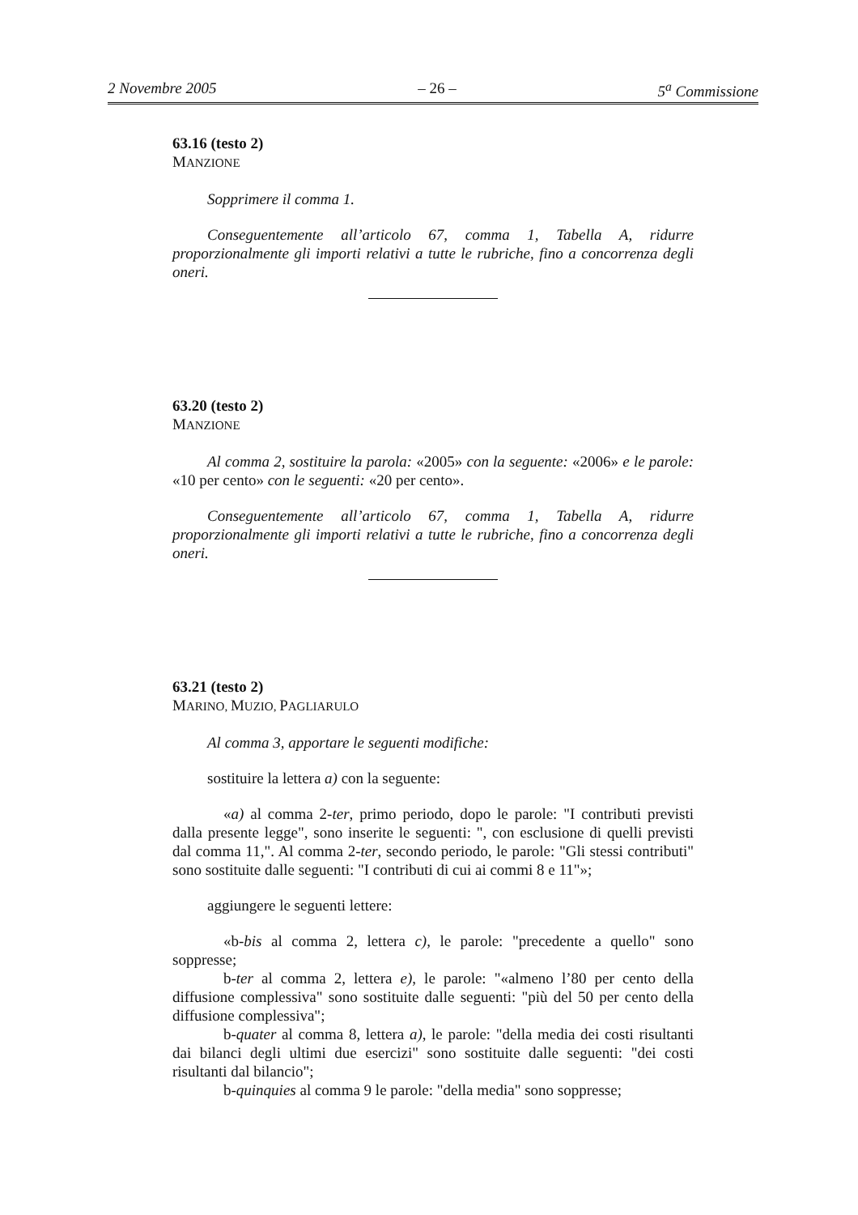2 Novembre 2005 – 26 – 5<sup>a</sup> Commissione
63.16 (testo 2)
MANZIONE
Sopprimere il comma 1.
Conseguentemente all’articolo 67, comma 1, Tabella A, ridurre proporzionalmente gli importi relativi a tutte le rubriche, fino a concorrenza degli oneri.
63.20 (testo 2)
MANZIONE
Al comma 2, sostituire la parola: «2005» con la seguente: «2006» e le parole: «10 per cento» con le seguenti: «20 per cento».
Conseguentemente all’articolo 67, comma 1, Tabella A, ridurre proporzionalmente gli importi relativi a tutte le rubriche, fino a concorrenza degli oneri.
63.21 (testo 2)
MARINO, MUZIO, PAGLIARULO
Al comma 3, apportare le seguenti modifiche:
sostituire la lettera a) con la seguente:
«a) al comma 2-ter, primo periodo, dopo le parole: "I contributi previsti dalla presente legge", sono inserite le seguenti: ", con esclusione di quelli previsti dal comma 11,". Al comma 2-ter, secondo periodo, le parole: "Gli stessi contributi" sono sostituite dalle seguenti: "I contributi di cui ai commi 8 e 11"»;
aggiungere le seguenti lettere:
«b-bis al comma 2, lettera c), le parole: "precedente a quello" sono soppresse;
b-ter al comma 2, lettera e), le parole: "«almeno l’80 per cento della diffusione complessiva" sono sostituite dalle seguenti: "più del 50 per cento della diffusione complessiva";
b-quater al comma 8, lettera a), le parole: "della media dei costi risultanti dai bilanci degli ultimi due esercizi" sono sostituite dalle seguenti: "dei costi risultanti dal bilancio";
b-quinquies al comma 9 le parole: "della media" sono soppresse;